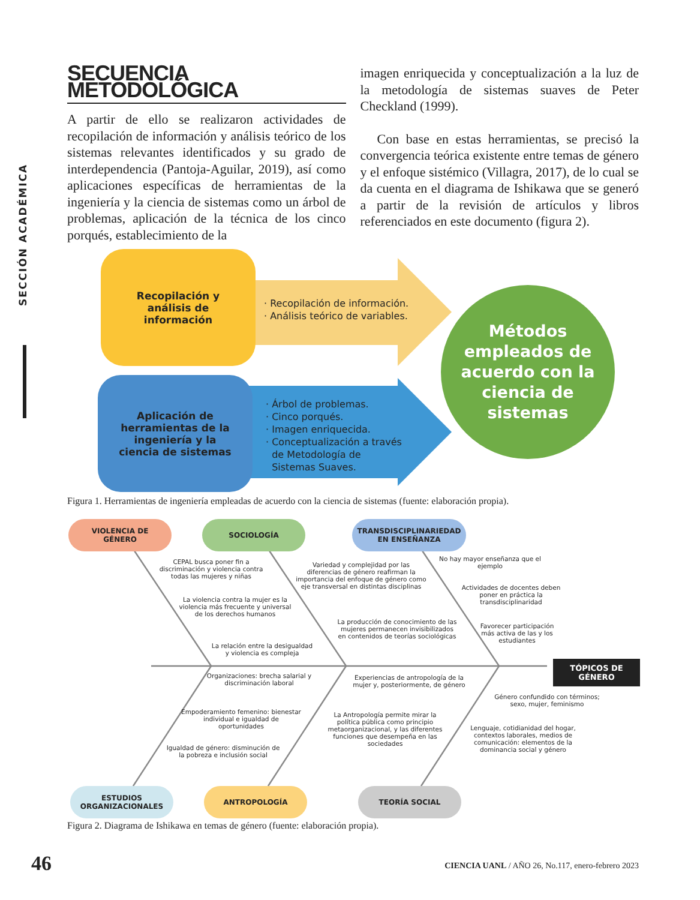SECCIÓN ACADÉMICA
SECUENCIA METODOLÓGICA
A partir de ello se realizaron actividades de recopilación de información y análisis teórico de los sistemas relevantes identificados y su grado de interdependencia (Pantoja-Aguilar, 2019), así como aplicaciones específicas de herramientas de la ingeniería y la ciencia de sistemas como un árbol de problemas, aplicación de la técnica de los cinco porqués, establecimiento de la
imagen enriquecida y conceptualización a la luz de la metodología de sistemas suaves de Peter Checkland (1999).
Con base en estas herramientas, se precisó la convergencia teórica existente entre temas de género y el enfoque sistémico (Villagra, 2017), de lo cual se da cuenta en el diagrama de Ishikawa que se generó a partir de la revisión de artículos y libros referenciados en este documento (figura 2).
Recopilación y
análisis de
información
· Recopilación de información.
· Análisis teórico de variables.
Aplicación de
herramientas de la
ingeniería y la
ciencia de sistemas
· Árbol de problemas.
· Cinco porqués.
· Imagen enriquecida.
· Conceptualización a través
de Metodología de
Sistemas Suaves.
Métodos
empleados de
acuerdo con la
ciencia de
sistemas
Figura 1. Herramientas de ingeniería empleadas de acuerdo con la ciencia de sistemas (fuente: elaboración propia).
VIOLENCIA DE
GÉNERO
SOCIOLOGÍA
TRANSDISCIPLINARIEDAD
EN ENSEÑANZA
CEPAL busca poner fin a discriminación y violencia contra todas las mujeres y niñas
La violencia contra la mujer es la violencia más frecuente y universal de los derechos humanos
La relación entre la desigualdad y violencia es compleja
Variedad y complejidad por las diferencias de género reafirman la importancia del enfoque de género como eje transversal en distintas disciplinas
La producción de conocimiento de las mujeres permanecen invisibilizados en contenidos de teorías sociológicas
No hay mayor enseñanza que el ejemplo
Actividades de docentes deben poner en práctica la transdisciplinaridad
Favorecer participación más activa de las y los estudiantes
TÓPICOS DE GÉNERO
Organizaciones: brecha salarial y discriminación laboral
Empoderamiento femenino: bienestar individual e igualdad de oportunidades
Igualdad de género: disminución de la pobreza e inclusión social
Experiencias de antropología de la mujer y, posteriormente, de género
La Antropología permite mirar la política pública como principio metaorganizacional, y las diferentes funciones que desempeña en las sociedades
Género confundido con términos; sexo, mujer, feminismo
Lenguaje, cotidianidad del hogar, contextos laborales, medios de comunicación: elementos de la dominancia social y género
ESTUDIOS
ORGANIZACIONALES
ANTROPOLOGÍA TEORÍA SOCIAL
Figura 2. Diagrama de Ishikawa en temas de género (fuente: elaboración propia).
46
CIENCIA UANL / AÑO 26, No.117, enero-febrero 2023